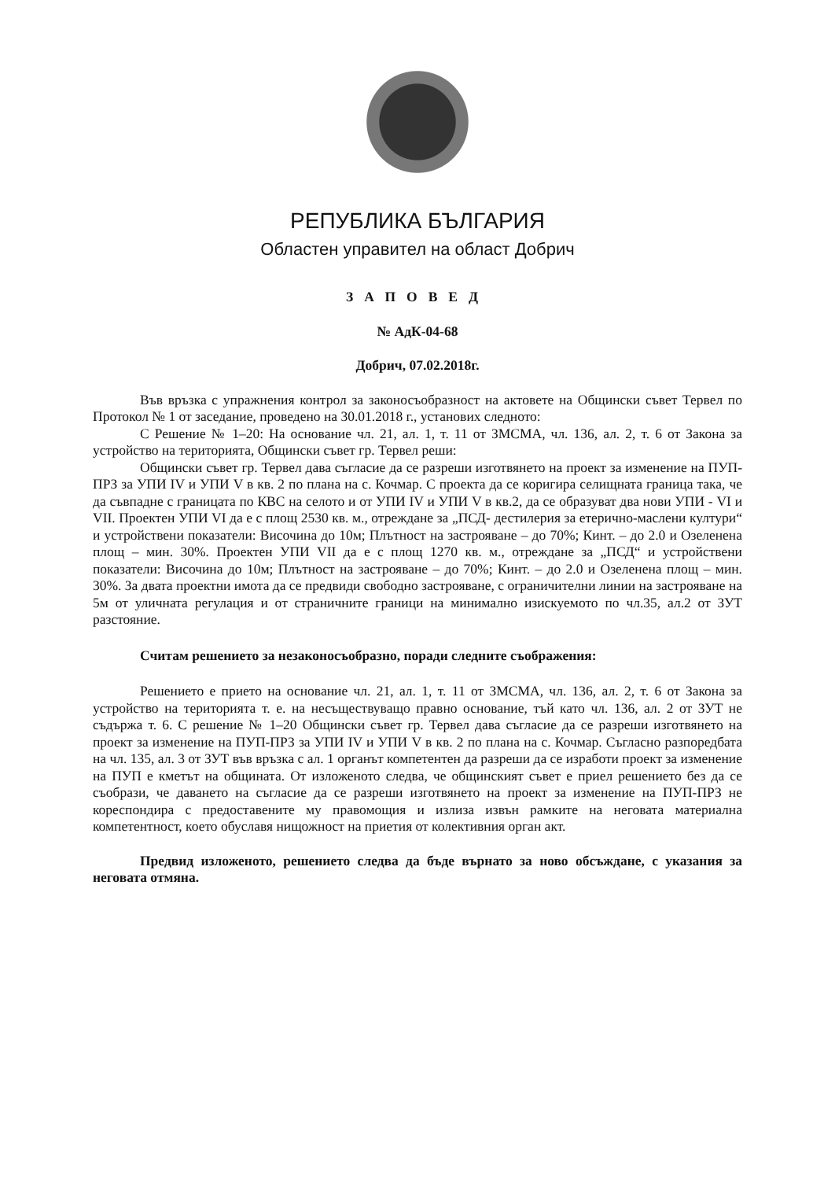РЕПУБЛИКА БЪЛГАРИЯ
Областен управител на област Добрич
ЗАПОВЕД
№ АдК-04-68
Добрич, 07.02.2018г.
Във връзка с упражнения контрол за законосъобразност на актовете на Общински съвет Тервел по Протокол № 1 от заседание, проведено на 30.01.2018 г., установих следното:
С Решение № 1–20: На основание чл. 21, ал. 1, т. 11 от ЗМСМА, чл. 136, ал. 2, т. 6 от Закона за устройство на територията, Общински съвет гр. Тервел реши:
Общински съвет гр. Тервел дава съгласие да се разреши изготвянето на проект за изменение на ПУП-ПРЗ за УПИ IV и УПИ V в кв. 2 по плана на с. Кочмар. С проекта да се коригира селищната граница така, че да съвпадне с границата по КВС на селото и от УПИ IV и УПИ V в кв.2, да се образуват два нови УПИ - VI и VII. Проектен УПИ VI да е с площ 2530 кв. м., отреждане за „ПСД- дестилерия за етерично-маслени култури“ и устройствени показатели: Височина до 10м; Плътност на застрояване – до 70%; Кинт. – до 2.0 и Озеленена площ – мин. 30%. Проектен УПИ VII да е с площ 1270 кв. м., отреждане за „ПСД“ и устройствени показатели: Височина до 10м; Плътност на застрояване – до 70%; Кинт. – до 2.0 и Озеленена площ – мин. 30%. За двата проектни имота да се предвиди свободно застрояване, с ограничителни линии на застрояване на 5м от уличната регулация и от страничните граници на минимално изискуемото по чл.35, ал.2 от ЗУТ разстояние.
Считам решението за незаконосъобразно, поради следните съображения:
Решението е прието на основание чл. 21, ал. 1, т. 11 от ЗМСМА, чл. 136, ал. 2, т. 6 от Закона за устройство на територията т. е. на несъществуващо правно основание, тъй като чл. 136, ал. 2 от ЗУТ не съдържа т. 6. С решение № 1–20 Общински съвет гр. Тервел дава съгласие да се разреши изготвянето на проект за изменение на ПУП-ПРЗ за УПИ IV и УПИ V в кв. 2 по плана на с. Кочмар. Съгласно разпоредбата на чл. 135, ал. 3 от ЗУТ във връзка с ал. 1 органът компетентен да разреши да се изработи проект за изменение на ПУП е кметът на общината. От изложеното следва, че общинският съвет е приел решението без да се съобрази, че даването на съгласие да се разреши изготвянето на проект за изменение на ПУП-ПРЗ не кореспондира с предоставените му правомощия и излиза извън рамките на неговата материална компетентност, което обуславя нищожност на приетия от колективния орган акт.
Предвид изложеното, решението следва да бъде върнато за ново обсъждане, с указания за неговата отмяна.